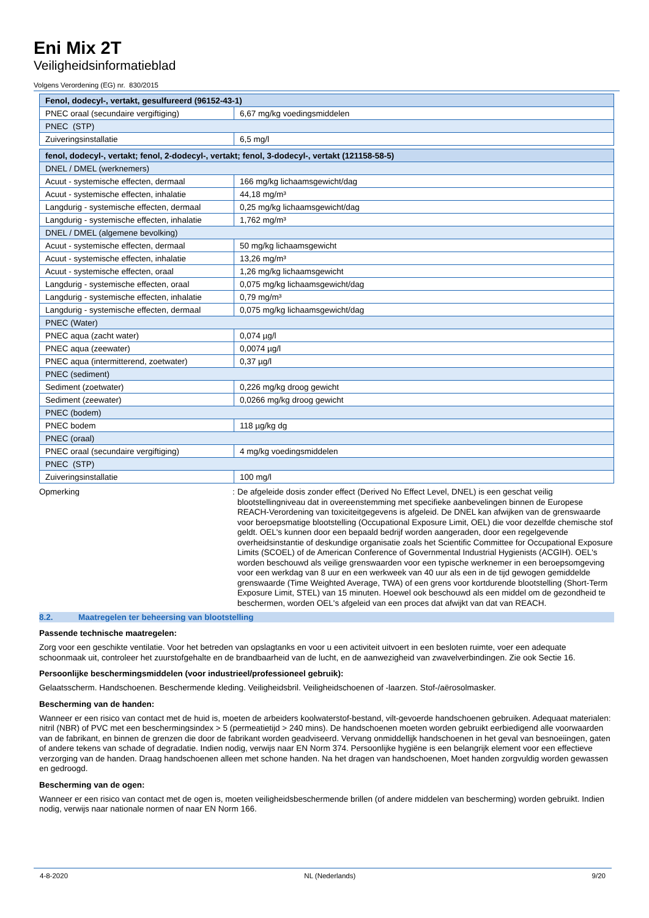Eni Mix 2T
Veiligheidsinformatieblad
Volgens Verordening (EG) nr. 830/2015
| Fenol, dodecyl-, vertakt, gesulfureerd (96152-43-1) | |
| PNEC oraal (secundaire vergiftiging) | 6,67 mg/kg voedingsmiddelen |
| PNEC (STP) | |
| Zuiveringsinstallatie | 6,5 mg/l |
| fenol, dodecyl-, vertakt; fenol, 2-dodecyl-, vertakt; fenol, 3-dodecyl-, vertakt (121158-58-5) | |
| DNEL / DMEL (werknemers) | |
| Acuut - systemische effecten, dermaal | 166 mg/kg lichaamsgewicht/dag |
| Acuut - systemische effecten, inhalatie | 44,18 mg/m³ |
| Langdurig - systemische effecten, dermaal | 0,25 mg/kg lichaamsgewicht/dag |
| Langdurig - systemische effecten, inhalatie | 1,762 mg/m³ |
| DNEL / DMEL (algemene bevolking) | |
| Acuut - systemische effecten, dermaal | 50 mg/kg lichaamsgewicht |
| Acuut - systemische effecten, inhalatie | 13,26 mg/m³ |
| Acuut - systemische effecten, oraal | 1,26 mg/kg lichaamsgewicht |
| Langdurig - systemische effecten, oraal | 0,075 mg/kg lichaamsgewicht/dag |
| Langdurig - systemische effecten, inhalatie | 0,79 mg/m³ |
| Langdurig - systemische effecten, dermaal | 0,075 mg/kg lichaamsgewicht/dag |
| PNEC (Water) | |
| PNEC aqua (zacht water) | 0,074 µg/l |
| PNEC aqua (zeewater) | 0,0074 µg/l |
| PNEC aqua (intermitterend, zoetwater) | 0,37 µg/l |
| PNEC (sediment) | |
| Sediment (zoetwater) | 0,226 mg/kg droog gewicht |
| Sediment (zeewater) | 0,0266 mg/kg droog gewicht |
| PNEC (bodem) | |
| PNEC bodem | 118 µg/kg dg |
| PNEC (oraal) | |
| PNEC oraal (secundaire vergiftiging) | 4 mg/kg voedingsmiddelen |
| PNEC (STP) | |
| Zuiveringsinstallatie | 100 mg/l |
Opmerking :
De afgeleide dosis zonder effect (Derived No Effect Level, DNEL) is een geschat veilig blootstellingniveau dat in overeenstemming met specifieke aanbevelingen binnen de Europese REACH-Verordening van toxiciteitgegevens is afgeleid. De DNEL kan afwijken van de grenswaarde voor beroepsmatige blootstelling (Occupational Exposure Limit, OEL) die voor dezelfde chemische stof geldt. OEL's kunnen door een bepaald bedrijf worden aangeraden, door een regelgevende overheidsinstantie of deskundige organisatie zoals het Scientific Committee for Occupational Exposure Limits (SCOEL) of de American Conference of Governmental Industrial Hygienists (ACGIH). OEL's worden beschouwd als veilige grenswaarden voor een typische werknemer in een beroepsomgeving voor een werkdag van 8 uur en een werkweek van 40 uur als een in de tijd gewogen gemiddelde grenswaarde (Time Weighted Average, TWA) of een grens voor kortdurende blootstelling (Short-Term Exposure Limit, STEL) van 15 minuten. Hoewel ook beschouwd als een middel om de gezondheid te beschermen, worden OEL's afgeleid van een proces dat afwijkt van dat van REACH.
8.2. Maatregelen ter beheersing van blootstelling
Passende technische maatregelen:
Zorg voor een geschikte ventilatie. Voor het betreden van opslagtanks en voor u een activiteit uitvoert in een besloten ruimte, voer een adequate schoonmaak uit, controleer het zuurstofgehalte en de brandbaarheid van de lucht, en de aanwezigheid van zwavelverbindingen. Zie ook Sectie 16.
Persoonlijke beschermingsmiddelen (voor industrieel/professioneel gebruik):
Gelaatsscherm. Handschoenen. Beschermende kleding. Veiligheidsbril. Veiligheidschoenen of -laarzen. Stof-/aërosolmasker.
Bescherming van de handen:
Wanneer er een risico van contact met de huid is, moeten de arbeiders koolwaterstof-bestand, vilt-gevoerde handschoenen gebruiken. Adequaat materialen: nitril (NBR) of PVC met een beschermingsindex > 5 (permeatietijd > 240 mins). De handschoenen moeten worden gebruikt eerbiedigend alle voorwaarden van de fabrikant, en binnen de grenzen die door de fabrikant worden geadviseerd. Vervang onmiddellijk handschoenen in het geval van besnoeiingen, gaten of andere tekens van schade of degradatie. Indien nodig, verwijs naar EN Norm 374. Persoonlijke hygiëne is een belangrijk element voor een effectieve verzorging van de handen. Draag handschoenen alleen met schone handen. Na het dragen van handschoenen, Moet handen zorgvuldig worden gewassen en gedroogd.
Bescherming van de ogen:
Wanneer er een risico van contact met de ogen is, moeten veiligheidsbeschermende brillen (of andere middelen van bescherming) worden gebruikt. Indien nodig, verwijs naar nationale normen of naar EN Norm 166.
4-8-2020 NL (Nederlands) 9/20